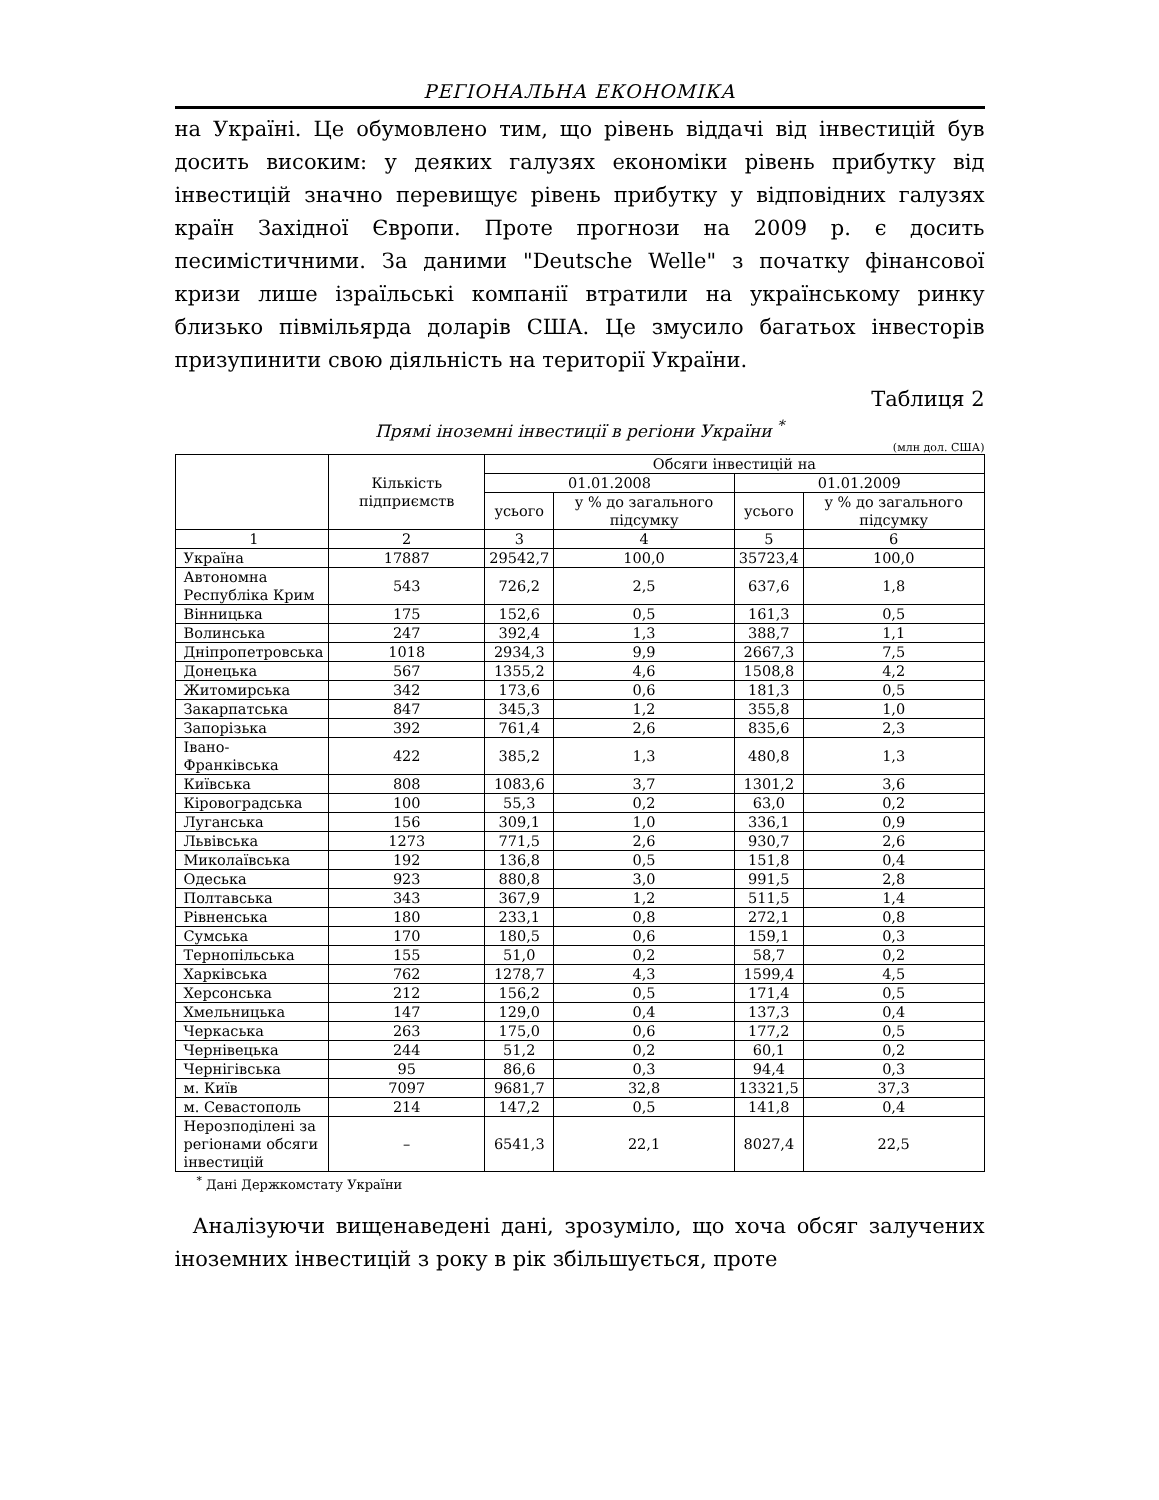РЕГІОНАЛЬНА ЕКОНОМІКА
на Україні. Це обумовлено тим, що рівень віддачі від інвестицій був досить високим: у деяких галузях економіки рівень прибутку від інвестицій значно перевищує рівень прибутку у відповідних галузях країн Західної Європи. Проте прогнози на 2009 р. є досить песимістичними. За даними "Deutsche Welle" з початку фінансової кризи лише ізраїльські компанії втратили на українському ринку близько півмільярда доларів США. Це змусило багатьох інвесторів призупинити свою діяльність на території України.
Таблиця 2
Прямі іноземні інвестиції в регіони України <sup>*</sup>
(млн дол. США)
| | Кількість підприємств | Обсяги інвестицій на | | | |
| --- | --- | --- | --- | --- | --- |
| | | 01.01.2008 | | 01.01.2009 | |
| | | усього | у % до загального підсумку | усього | у % до загального підсумку |
| 1 | 2 | 3 | 4 | 5 | 6 |
| Україна | 17887 | 29542,7 | 100,0 | 35723,4 | 100,0 |
| Автономна Республіка Крим | 543 | 726,2 | 2,5 | 637,6 | 1,8 |
| Вінницька | 175 | 152,6 | 0,5 | 161,3 | 0,5 |
| Волинська | 247 | 392,4 | 1,3 | 388,7 | 1,1 |
| Дніпропетровська | 1018 | 2934,3 | 9,9 | 2667,3 | 7,5 |
| Донецька | 567 | 1355,2 | 4,6 | 1508,8 | 4,2 |
| Житомирська | 342 | 173,6 | 0,6 | 181,3 | 0,5 |
| Закарпатська | 847 | 345,3 | 1,2 | 355,8 | 1,0 |
| Запорізька | 392 | 761,4 | 2,6 | 835,6 | 2,3 |
| Івано-Франківська | 422 | 385,2 | 1,3 | 480,8 | 1,3 |
| Київська | 808 | 1083,6 | 3,7 | 1301,2 | 3,6 |
| Кіровоградська | 100 | 55,3 | 0,2 | 63,0 | 0,2 |
| Луганська | 156 | 309,1 | 1,0 | 336,1 | 0,9 |
| Львівська | 1273 | 771,5 | 2,6 | 930,7 | 2,6 |
| Миколаївська | 192 | 136,8 | 0,5 | 151,8 | 0,4 |
| Одеська | 923 | 880,8 | 3,0 | 991,5 | 2,8 |
| Полтавська | 343 | 367,9 | 1,2 | 511,5 | 1,4 |
| Рівненська | 180 | 233,1 | 0,8 | 272,1 | 0,8 |
| Сумська | 170 | 180,5 | 0,6 | 159,1 | 0,3 |
| Тернопільська | 155 | 51,0 | 0,2 | 58,7 | 0,2 |
| Харківська | 762 | 1278,7 | 4,3 | 1599,4 | 4,5 |
| Херсонська | 212 | 156,2 | 0,5 | 171,4 | 0,5 |
| Хмельницька | 147 | 129,0 | 0,4 | 137,3 | 0,4 |
| Черкаська | 263 | 175,0 | 0,6 | 177,2 | 0,5 |
| Чернівецька | 244 | 51,2 | 0,2 | 60,1 | 0,2 |
| Чернігівська | 95 | 86,6 | 0,3 | 94,4 | 0,3 |
| м. Київ | 7097 | 9681,7 | 32,8 | 13321,5 | 37,3 |
| м. Севастополь | 214 | 147,2 | 0,5 | 141,8 | 0,4 |
| Нерозподілені за регіонами обсяги інвестицій | – | 6541,3 | 22,1 | 8027,4 | 22,5 |
<sup>*</sup> Дані Держкомстату України
Аналізуючи вищенаведені дані, зрозуміло, що хоча обсяг залучених іноземних інвестицій з року в рік збільшується, проте